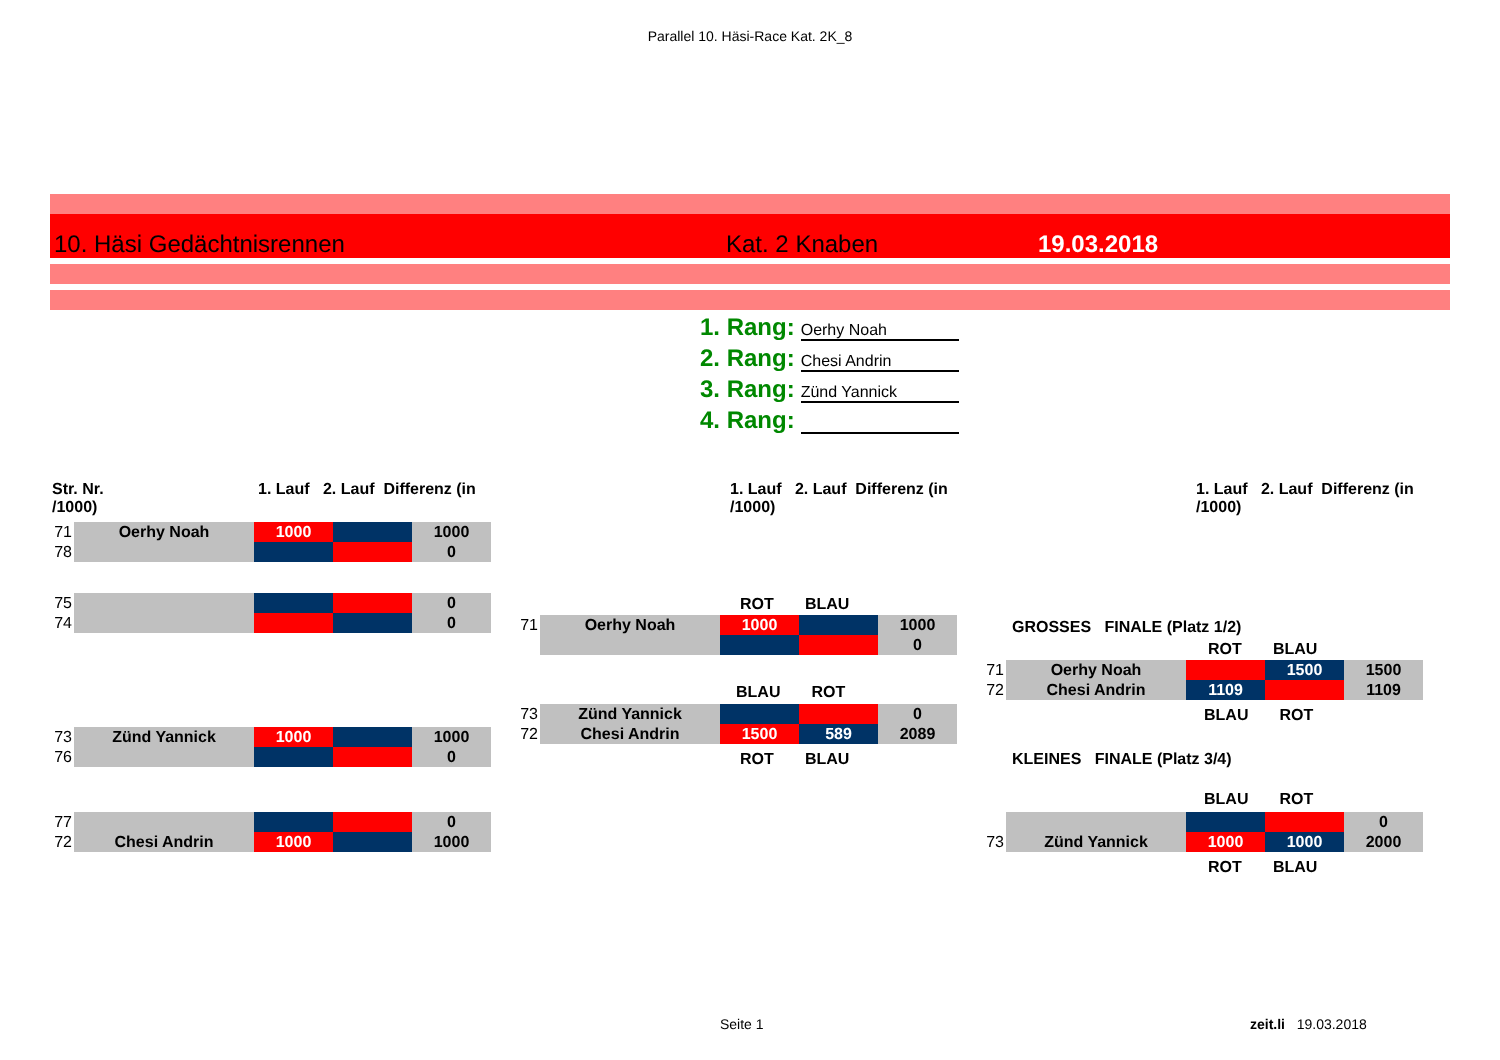Parallel 10. Häsi-Race Kat. 2K_8
10. Häsi Gedächtnisrennen Kat. 2 Knaben 19.03.2018
1. Rang: Oerhy Noah
2. Rang: Chesi Andrin
3. Rang: Zünd Yannick
4. Rang:
Str. Nr. 1. Lauf 2. Lauf Differenz (in /1000)
1. Lauf 2. Lauf Differenz (in /1000)
1. Lauf 2. Lauf Differenz (in /1000)
| 71 | Oerhy Noah | 1000 | | 1000 |
| 78 | | | | 0 |
| 75 | | | | 0 |
| 74 | | | | 0 |
| 73 | Zünd Yannick | 1000 | | 1000 |
| 76 | | | | 0 |
| 77 | | | | 0 |
| 72 | Chesi Andrin | 1000 | | 1000 |
ROT BLAU
| 71 | Oerhy Noah | 1000 | | 1000 |
| | | | | 0 |
BLAU ROT
| 73 | Zünd Yannick | | | 0 |
| 72 | Chesi Andrin | 1500 | 589 | 2089 |
ROT BLAU
GROSSES FINALE (Platz 1/2)
ROT BLAU
| 71 | Oerhy Noah | | 1500 | 1500 |
| 72 | Chesi Andrin | 1109 | | 1109 |
BLAU ROT
KLEINES FINALE (Platz 3/4)
BLAU ROT
| | | | | 0 |
| 73 | Zünd Yannick | 1000 | 1000 | 2000 |
ROT BLAU
Seite 1 zeit.li 19.03.2018